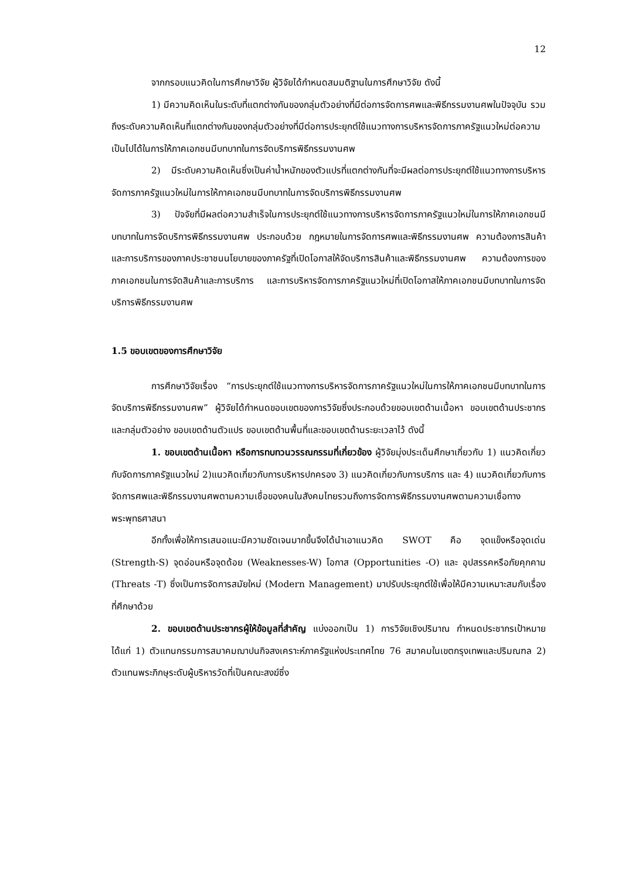12
จากกรอบแนวคิดในการศึกษาวิจัย ผู้วิจัยได้กำหนดสมมติฐานในการศึกษาวิจัย ดังนี้
1) มีความคิดเห็นในระดับที่แตกต่างกันของกลุ่มตัวอย่างที่มีต่อการจัดการศพและพิธีกรรมงานศพในปัจจุบัน รวมถึงระดับความคิดเห็นที่แตกต่างกันของกลุ่มตัวอย่างที่มีต่อการประยุกต์ใช้แนวทางการบริหารจัดการภาครัฐแนวใหม่ต่อความเป็นไปได้ในการให้ภาคเอกชนมีบทบาทในการจัดบริการพิธีกรรมงานศพ
2) มีระดับความคิดเห็นซึ่งเป็นค่าน้ำหนักของตัวแปรที่แตกต่างกันที่จะมีผลต่อการประยุกต์ใช้แนวทางการบริหารจัดการภาครัฐแนวใหม่ในการให้ภาคเอกชนมีบทบาทในการจัดบริการพิธีกรรมงานศพ
3) ปัจจัยที่มีผลต่อความสำเร็จในการประยุกต์ใช้แนวทางการบริหารจัดการภาครัฐแนวใหม่ในการให้ภาคเอกชนมีบทบาทในการจัดบริการพิธีกรรมงานศพ ประกอบด้วย กฎหมายในการจัดการศพและพิธีกรรมงานศพ ความต้องการสินค้าและการบริการของภาคประชาชนนโยบายของภาครัฐที่เปิดโอกาสให้จัดบริการสินค้าและพิธีกรรมงานศพ ความต้องการของภาคเอกชนในการจัดสินค้าและการบริการ และการบริหารจัดการภาครัฐแนวใหม่ที่เปิดโอกาสให้ภาคเอกชนมีบทบาทในการจัดบริการพิธีกรรมงานศพ
1.5 ขอบเขตของการศึกษาวิจัย
การศึกษาวิจัยเรื่อง “การประยุกต์ใช้แนวทางการบริหารจัดการภาครัฐแนวใหม่ในการให้ภาคเอกชนมีบทบาทในการจัดบริการพิธีกรรมงานศพ” ผู้วิจัยได้กำหนดขอบเขตของการวิจัยซึ่งประกอบด้วยขอบเขตด้านเนื้อหา ขอบเขตด้านประชากรและกลุ่มตัวอย่าง ขอบเขตด้านตัวแปร ขอบเขตด้านพื้นที่และขอบเขตด้านระยะเวลาไว้ ดังนี้
1. ขอบเขตด้านเนื้อหา หรือการทบทวนวรรณกรรมที่เกี่ยวข้อง ผู้วิจัยมุ่งประเด็นศึกษาเกี่ยวกับ 1) แนวคิดเกี่ยวกับจัดการภาครัฐแนวใหม่ 2)แนวคิดเกี่ยวกับการบริหารปกครอง 3) แนวคิดเกี่ยวกับการบริการ และ 4) แนวคิดเกี่ยวกับการจัดการศพและพิธีกรรมงานศพตามความเชื่อของคนในสังคมไทยรวมถึงการจัดการพิธีกรรมงานศพตามความเชื่อทางพระพุทธศาสนา
อีกทั้งเพื่อให้การเสนอแนะมีความชัดเจนมากขึ้นจึงได้นำเอาแนวคิด SWOT คือ จุดแข็งหรือจุดเด่น (Strength-S) จุดอ่อนหรือจุดด้อย (Weaknesses-W) โอกาส (Opportunities -O) และ อุปสรรคหรือภัยคุกคาม (Threats -T) ซึ่งเป็นการจัดการสมัยใหม่ (Modern Management) มาปรับประยุกต์ใช้เพื่อให้มีความเหมาะสมกับเรื่องที่ศึกษาด้วย
2. ขอบเขตด้านประชากรผู้ให้ข้อมูลที่สำคัญ แบ่งออกเป็น 1) การวิจัยเชิงปริมาณ กำหนดประชากรเป้าหมาย ได้แก่ 1) ตัวแทนกรรมการสมาคมฌาปนกิจสงเคราะห์ภาครัฐแห่งประเทศไทย 76 สมาคมในเขตกรุงเทพและปริมณฑล 2) ตัวแทนพระภิกษุระดับผู้บริหารวัดที่เป็นคณะสงฆ์ซึ่ง